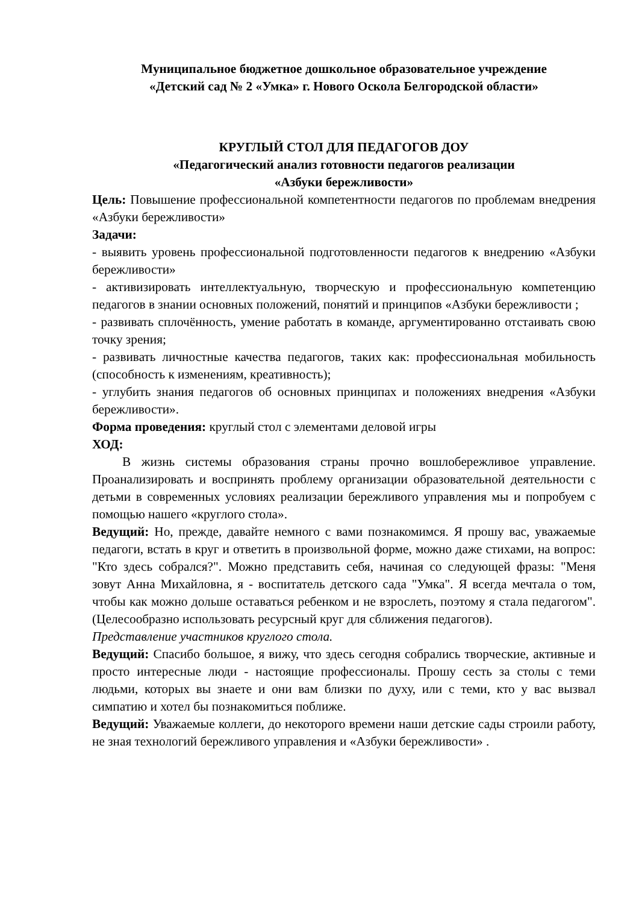Муниципальное бюджетное дошкольное образовательное учреждение
«Детский сад № 2 «Умка» г. Нового Оскола Белгородской области»
КРУГЛЫЙ СТОЛ ДЛЯ ПЕДАГОГОВ ДОУ
«Педагогический анализ готовности педагогов реализации
«Азбуки бережливости»
Цель: Повышение профессиональной компетентности педагогов по проблемам внедрения «Азбуки бережливости»
Задачи:
- выявить уровень профессиональной подготовленности педагогов к внедрению «Азбуки бережливости»
- активизировать интеллектуальную, творческую и профессиональную компетенцию педагогов в знании основных положений, понятий и принципов «Азбуки бережливости ;
- развивать сплочённость, умение работать в команде, аргументированно отстаивать свою точку зрения;
- развивать личностные качества педагогов, таких как: профессиональная мобильность (способность к изменениям, креативность);
- углубить знания педагогов об основных принципах и положениях внедрения «Азбуки бережливости».
Форма проведения: круглый стол с элементами деловой игры
ХОД:
В жизнь системы образования страны прочно вошлобережливое управление. Проанализировать и воспринять проблему организации образовательной деятельности с детьми в современных условиях реализации бережливого управления мы и попробуем с помощью нашего «круглого стола».
Ведущий: Но, прежде, давайте немного с вами познакомимся. Я прошу вас, уважаемые педагоги, встать в круг и ответить в произвольной форме, можно даже стихами, на вопрос: "Кто здесь собрался?". Можно представить себя, начиная со следующей фразы: "Меня зовут Анна Михайловна, я - воспитатель детского сада "Умка". Я всегда мечтала о том, чтобы как можно дольше оставаться ребенком и не взрослеть, поэтому я стала педагогом". (Целесообразно использовать ресурсный круг для сближения педагогов).
Представление участников круглого стола.
Ведущий: Спасибо большое, я вижу, что здесь сегодня собрались творческие, активные и просто интересные люди - настоящие профессионалы. Прошу сесть за столы с теми людьми, которых вы знаете и они вам близки по духу, или с теми, кто у вас вызвал симпатию и хотел бы познакомиться поближе.
Ведущий: Уважаемые коллеги, до некоторого времени наши детские сады строили работу, не зная технологий бережливого управления и «Азбуки бережливости» .